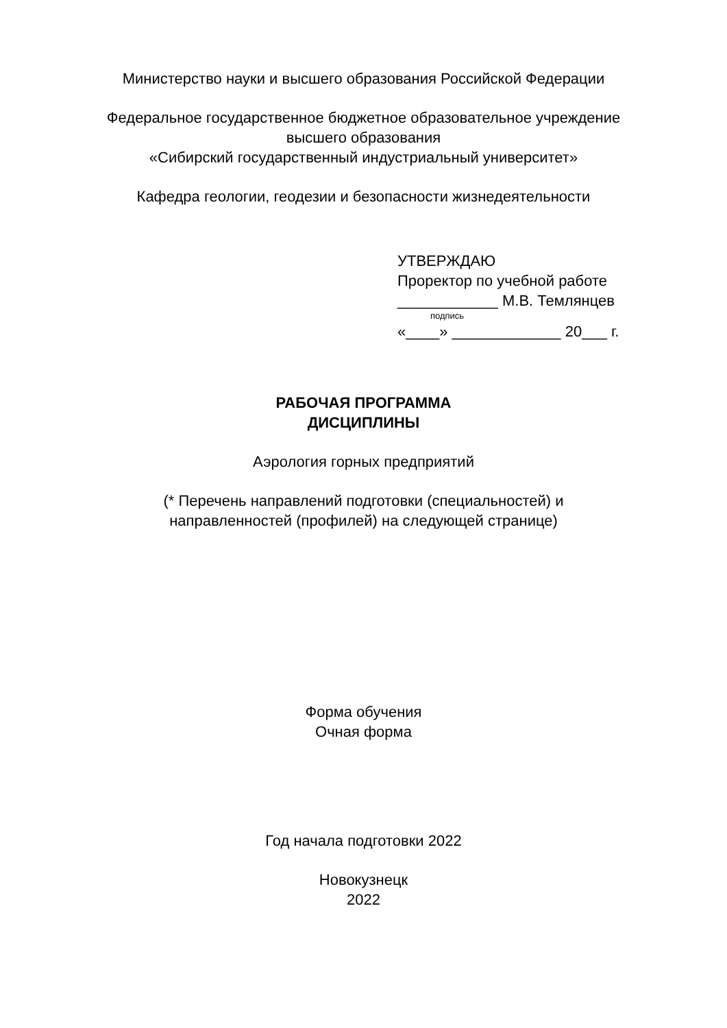Министерство науки и высшего образования Российской Федерации
Федеральное государственное бюджетное образовательное учреждение
высшего образования
«Сибирский государственный индустриальный университет»
Кафедра геологии, геодезии и безопасности жизнедеятельности
УТВЕРЖДАЮ
Проректор по учебной работе
____________ М.В. Темлянцев
подпись
«____» _____________ 20___ г.
РАБОЧАЯ ПРОГРАММА
ДИСЦИПЛИНЫ
Аэрология горных предприятий
(* Перечень направлений подготовки (специальностей) и
направленностей (профилей) на следующей странице)
Форма обучения
Очная форма
Год начала подготовки 2022
Новокузнецк
2022